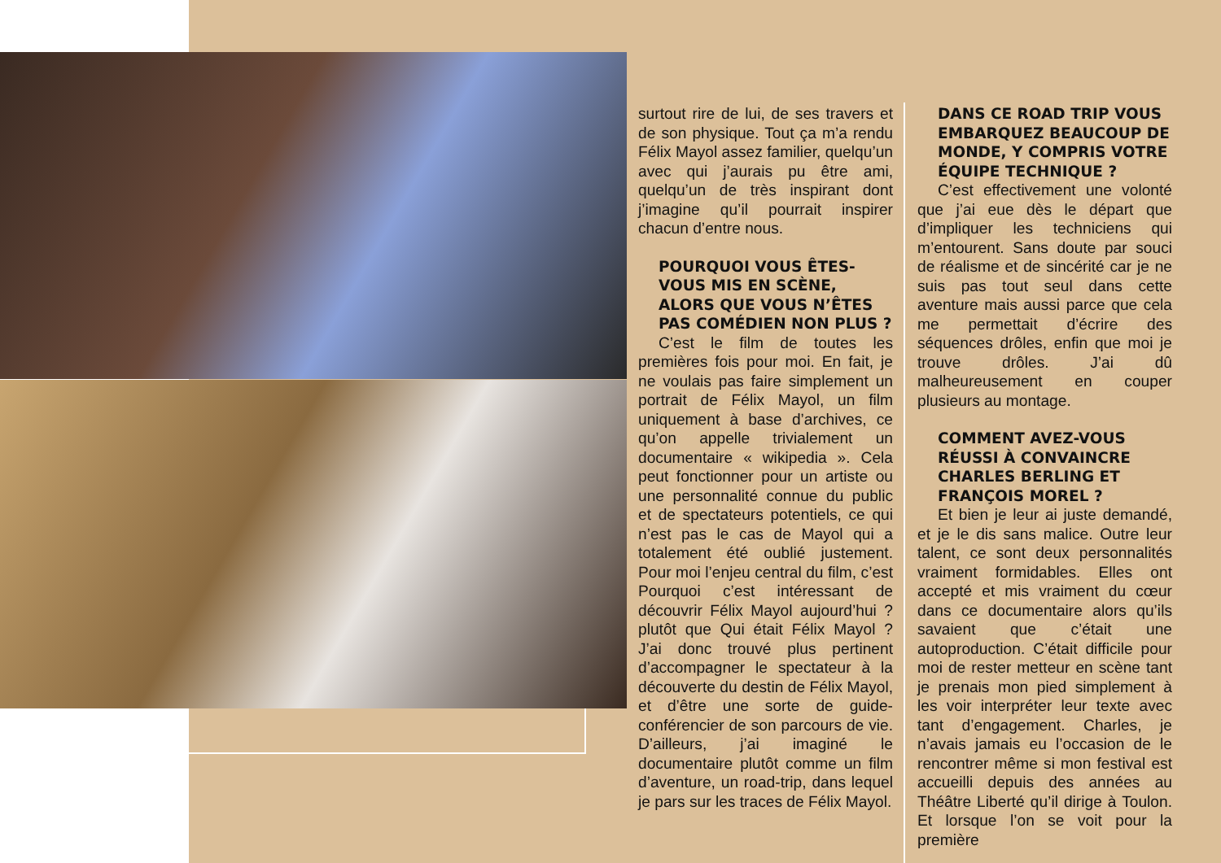surtout rire de lui, de ses travers et de son physique. Tout ça m’a rendu Félix Mayol assez familier, quelqu’un avec qui j’aurais pu être ami, quelqu’un de très inspirant dont j’imagine qu’il pourrait inspirer chacun d’entre nous.
POURQUOI VOUS ÊTES-VOUS MIS EN SCÈNE, ALORS QUE VOUS N’ÊTES PAS COMÉDIEN NON PLUS ?
C’est le film de toutes les premières fois pour moi. En fait, je ne voulais pas faire simplement un portrait de Félix Mayol, un film uniquement à base d’archives, ce qu’on appelle trivialement un documentaire « wikipedia ». Cela peut fonctionner pour un artiste ou une personnalité connue du public et de spectateurs potentiels, ce qui n’est pas le cas de Mayol qui a totalement été oublié justement. Pour moi l’enjeu central du film, c’est Pourquoi c’est intéressant de découvrir Félix Mayol aujourd’hui ? plutôt que Qui était Félix Mayol ? J’ai donc trouvé plus pertinent d’accompagner le spectateur à la découverte du destin de Félix Mayol, et d’être une sorte de guide-conférencier de son parcours de vie. D’ailleurs, j’ai imaginé le documentaire plutôt comme un film d’aventure, un road-trip, dans lequel je pars sur les traces de Félix Mayol.
DANS CE ROAD TRIP VOUS EMBARQUEZ BEAUCOUP DE MONDE, Y COMPRIS VOTRE ÉQUIPE TECHNIQUE ?
C’est effectivement une volonté que j’ai eue dès le départ que d’impliquer les techniciens qui m’entourent. Sans doute par souci de réalisme et de sincérité car je ne suis pas tout seul dans cette aventure mais aussi parce que cela me permettait d’écrire des séquences drôles, enfin que moi je trouve drôles. J’ai dû malheureusement en couper plusieurs au montage.
COMMENT AVEZ-VOUS RÉUSSI À CONVAINCRE CHARLES BERLING ET FRANÇOIS MOREL ?
Et bien je leur ai juste demandé, et je le dis sans malice. Outre leur talent, ce sont deux personnalités vraiment formidables. Elles ont accepté et mis vraiment du cœur dans ce documentaire alors qu’ils savaient que c’était une autoproduction. C’était difficile pour moi de rester metteur en scène tant je prenais mon pied simplement à les voir interpréter leur texte avec tant d’engagement. Charles, je n’avais jamais eu l’occasion de le rencontrer même si mon festival est accueilli depuis des années au Théâtre Liberté qu’il dirige à Toulon. Et lorsque l’on se voit pour la première